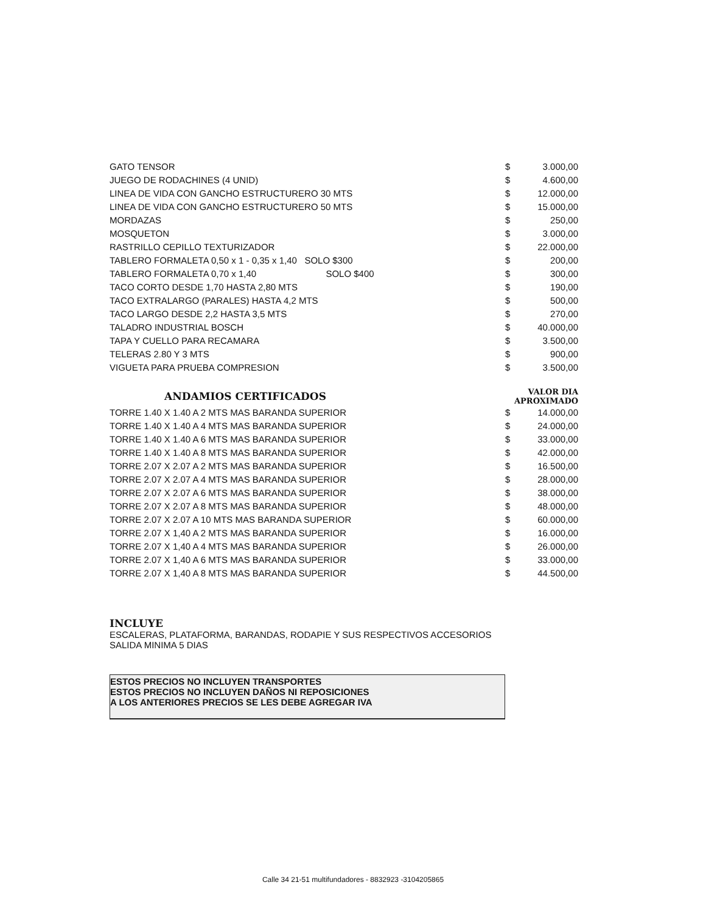| GATO TENSOR | $ | 3.000,00 |
| JUEGO DE RODACHINES (4 UNID) | $ | 4.600,00 |
| LINEA DE VIDA CON GANCHO ESTRUCTURERO 30 MTS | $ | 12.000,00 |
| LINEA DE VIDA CON GANCHO ESTRUCTURERO 50 MTS | $ | 15.000,00 |
| MORDAZAS | $ | 250,00 |
| MOSQUETON | $ | 3.000,00 |
| RASTRILLO CEPILLO TEXTURIZADOR | $ | 22.000,00 |
| TABLERO FORMALETA 0,50 x 1 - 0,35 x 1,40 SOLO $300 | $ | 200,00 |
| TABLERO FORMALETA 0,70 x 1,40 SOLO $400 | $ | 300,00 |
| TACO CORTO DESDE 1,70 HASTA 2,80 MTS | $ | 190,00 |
| TACO EXTRALARGO (PARALES) HASTA 4,2 MTS | $ | 500,00 |
| TACO LARGO DESDE 2,2 HASTA 3,5 MTS | $ | 270,00 |
| TALADRO INDUSTRIAL BOSCH | $ | 40.000,00 |
| TAPA Y CUELLO PARA RECAMARA | $ | 3.500,00 |
| TELERAS 2.80 Y 3 MTS | $ | 900,00 |
| VIGUETA PARA PRUEBA COMPRESION | $ | 3.500,00 |
| ANDAMIOS CERTIFICADOS | VALOR DIA APROXIMADO | |
| TORRE 1.40 X 1.40 A 2 MTS MAS BARANDA SUPERIOR | $ | 14.000,00 |
| TORRE 1.40 X 1.40 A 4 MTS MAS BARANDA SUPERIOR | $ | 24.000,00 |
| TORRE 1.40 X 1.40 A 6 MTS MAS BARANDA SUPERIOR | $ | 33.000,00 |
| TORRE 1.40 X 1.40 A 8 MTS MAS BARANDA SUPERIOR | $ | 42.000,00 |
| TORRE 2.07 X 2.07 A 2 MTS MAS BARANDA SUPERIOR | $ | 16.500,00 |
| TORRE 2.07 X 2.07 A 4 MTS MAS BARANDA SUPERIOR | $ | 28.000,00 |
| TORRE 2.07 X 2.07 A 6 MTS MAS BARANDA SUPERIOR | $ | 38.000,00 |
| TORRE 2.07 X 2.07 A 8 MTS MAS BARANDA SUPERIOR | $ | 48.000,00 |
| TORRE 2.07 X 2.07 A 10 MTS MAS BARANDA SUPERIOR | $ | 60.000,00 |
| TORRE 2.07 X 1,40 A 2 MTS MAS BARANDA SUPERIOR | $ | 16.000,00 |
| TORRE 2.07 X 1,40 A 4 MTS MAS BARANDA SUPERIOR | $ | 26.000,00 |
| TORRE 2.07 X 1,40 A 6 MTS MAS BARANDA SUPERIOR | $ | 33.000,00 |
| TORRE 2.07 X 1,40 A 8 MTS MAS BARANDA SUPERIOR | $ | 44.500,00 |
INCLUYE
ESCALERAS, PLATAFORMA, BARANDAS, RODAPIE Y SUS RESPECTIVOS ACCESORIOS
SALIDA MINIMA 5 DIAS
ESTOS PRECIOS NO INCLUYEN TRANSPORTES
ESTOS PRECIOS NO INCLUYEN DAÑOS NI REPOSICIONES
A LOS ANTERIORES PRECIOS SE LES DEBE AGREGAR IVA
Calle 34 21-51 multifundadores - 8832923 -3104205865